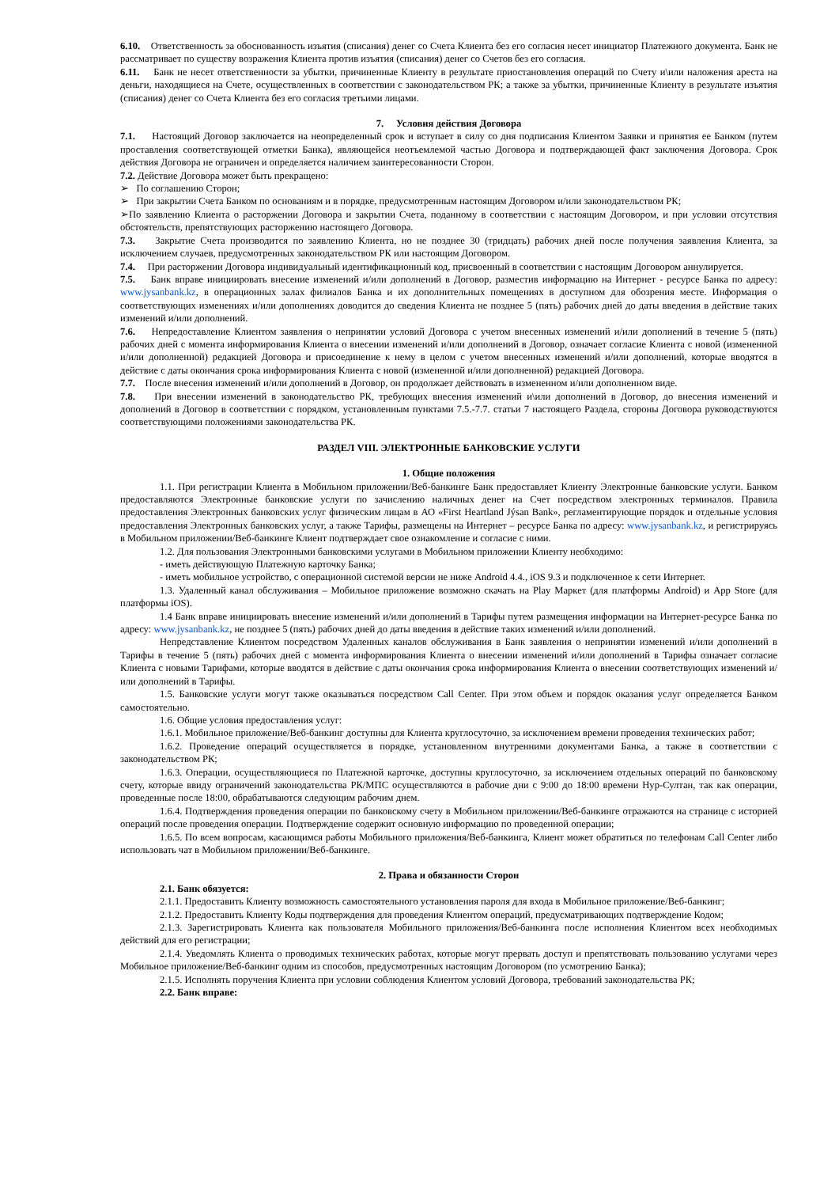6.10. Ответственность за обоснованность изъятия (списания) денег со Счета Клиента без его согласия несет инициатор Платежного документа. Банк не рассматривает по существу возражения Клиента против изъятия (списания) денег со Счетов без его согласия.
6.11. Банк не несет ответственности за убытки, причиненные Клиенту в результате приостановления операций по Счету и\или наложения ареста на деньги, находящиеся на Счете, осуществленных в соответствии с законодательством РК; а также за убытки, причиненные Клиенту в результате изъятия (списания) денег со Счета Клиента без его согласия третьими лицами.
7. Условия действия Договора
7.1. Настоящий Договор заключается на неопределенный срок и вступает в силу со дня подписания Клиентом Заявки и принятия ее Банком (путем проставления соответствующей отметки Банка), являющейся неотъемлемой частью Договора и подтверждающей факт заключения Договора. Срок действия Договора не ограничен и определяется наличием заинтересованности Сторон.
7.2. Действие Договора может быть прекращено:
➢ По соглашению Сторон;
➢ При закрытии Счета Банком по основаниям и в порядке, предусмотренным настоящим Договором и/или законодательством РК;
➢По заявлению Клиента о расторжении Договора и закрытии Счета, поданному в соответствии с настоящим Договором, и при условии отсутствия обстоятельств, препятствующих расторжению настоящего Договора.
7.3. Закрытие Счета производится по заявлению Клиента, но не позднее 30 (тридцать) рабочих дней после получения заявления Клиента, за исключением случаев, предусмотренных законодательством РК или настоящим Договором.
7.4. При расторжении Договора индивидуальный идентификационный код, присвоенный в соответствии с настоящим Договором аннулируется.
7.5. Банк вправе инициировать внесение изменений и/или дополнений в Договор, разместив информацию на Интернет - ресурсе Банка по адресу: www.jysanbank.kz, в операционных залах филиалов Банка и их дополнительных помещениях в доступном для обозрения месте. Информация о соответствующих изменениях и/или дополнениях доводится до сведения Клиента не позднее 5 (пять) рабочих дней до даты введения в действие таких изменений и/или дополнений.
7.6. Непредоставление Клиентом заявления о непринятии условий Договора с учетом внесенных изменений и/или дополнений в течение 5 (пять) рабочих дней с момента информирования Клиента о внесении изменений и/или дополнений в Договор, означает согласие Клиента с новой (измененной и/или дополненной) редакцией Договора и присоединение к нему в целом с учетом внесенных изменений и/или дополнений, которые вводятся в действие с даты окончания срока информирования Клиента с новой (измененной и/или дополненной) редакцией Договора.
7.7. После внесения изменений и/или дополнений в Договор, он продолжает действовать в измененном и/или дополненном виде.
7.8. При внесении изменений в законодательство РК, требующих внесения изменений и\или дополнений в Договор, до внесения изменений и дополнений в Договор в соответствии с порядком, установленным пунктами 7.5.-7.7. статьи 7 настоящего Раздела, стороны Договора руководствуются соответствующими положениями законодательства РК.
РАЗДЕЛ VIII. ЭЛЕКТРОННЫЕ БАНКОВСКИЕ УСЛУГИ
1. Общие положения
1.1. При регистрации Клиента в Мобильном приложении/Веб-банкинге Банк предоставляет Клиенту Электронные банковские услуги. Банком предоставляются Электронные банковские услуги по зачислению наличных денег на Счет посредством электронных терминалов. Правила предоставления Электронных банковских услуг физическим лицам в АО «First Heartland Jýsan Bank», регламентирующие порядок и отдельные условия предоставления Электронных банковских услуг, а также Тарифы, размещены на Интернет – ресурсе Банка по адресу: www.jysanbank.kz, и регистрируясь в Мобильном приложении/Веб-банкинге Клиент подтверждает свое ознакомление и согласие с ними.
1.2. Для пользования Электронными банковскими услугами в Мобильном приложении Клиенту необходимо:
- иметь действующую Платежную карточку Банка;
- иметь мобильное устройство, с операционной системой версии не ниже Android 4.4., iOS 9.3 и подключенное к сети Интернет.
1.3. Удаленный канал обслуживания – Мобильное приложение возможно скачать на Play Маркет (для платформы Android) и App Store (для платформы iOS).
1.4 Банк вправе инициировать внесение изменений и/или дополнений в Тарифы путем размещения информации на Интернет-ресурсе Банка по адресу: www.jysanbank.kz, не позднее 5 (пять) рабочих дней до даты введения в действие таких изменений и/или дополнений.
Непредставление Клиентом посредством Удаленных каналов обслуживания в Банк заявления о непринятии изменений и/или дополнений в Тарифы в течение 5 (пять) рабочих дней с момента информирования Клиента о внесении изменений и/или дополнений в Тарифы означает согласие Клиента с новыми Тарифами, которые вводятся в действие с даты окончания срока информирования Клиента о внесении соответствующих изменений и/или дополнений в Тарифы.
1.5. Банковские услуги могут также оказываться посредством Call Center. При этом объем и порядок оказания услуг определяется Банком самостоятельно.
1.6. Общие условия предоставления услуг:
1.6.1. Мобильное приложение/Веб-банкинг доступны для Клиента круглосуточно, за исключением времени проведения технических работ;
1.6.2. Проведение операций осуществляется в порядке, установленном внутренними документами Банка, а также в соответствии с законодательством РК;
1.6.3. Операции, осуществляющиеся по Платежной карточке, доступны круглосуточно, за исключением отдельных операций по банковскому счету, которые ввиду ограничений законодательства РК/МПС осуществляются в рабочие дни с 9:00 до 18:00 времени Нур-Султан, так как операции, проведенные после 18:00, обрабатываются следующим рабочим днем.
1.6.4. Подтверждения проведения операции по банковскому счету в Мобильном приложении/Веб-банкинге отражаются на странице с историей операций после проведения операции. Подтверждение содержит основную информацию по проведенной операции;
1.6.5. По всем вопросам, касающимся работы Мобильного приложения/Веб-банкинга, Клиент может обратиться по телефонам Call Center либо использовать чат в Мобильном приложении/Веб-банкинге.
2. Права и обязанности Сторон
2.1. Банк обязуется:
2.1.1. Предоставить Клиенту возможность самостоятельного установления пароля для входа в Мобильное приложение/Веб-банкинг;
2.1.2. Предоставить Клиенту Коды подтверждения для проведения Клиентом операций, предусматривающих подтверждение Кодом;
2.1.3. Зарегистрировать Клиента как пользователя Мобильного приложения/Веб-банкинга после исполнения Клиентом всех необходимых действий для его регистрации;
2.1.4. Уведомлять Клиента о проводимых технических работах, которые могут прервать доступ и препятствовать пользованию услугами через Мобильное приложение/Веб-банкинг одним из способов, предусмотренных настоящим Договором (по усмотрению Банка);
2.1.5. Исполнять поручения Клиента при условии соблюдения Клиентом условий Договора, требований законодательства РК;
2.2. Банк вправе: